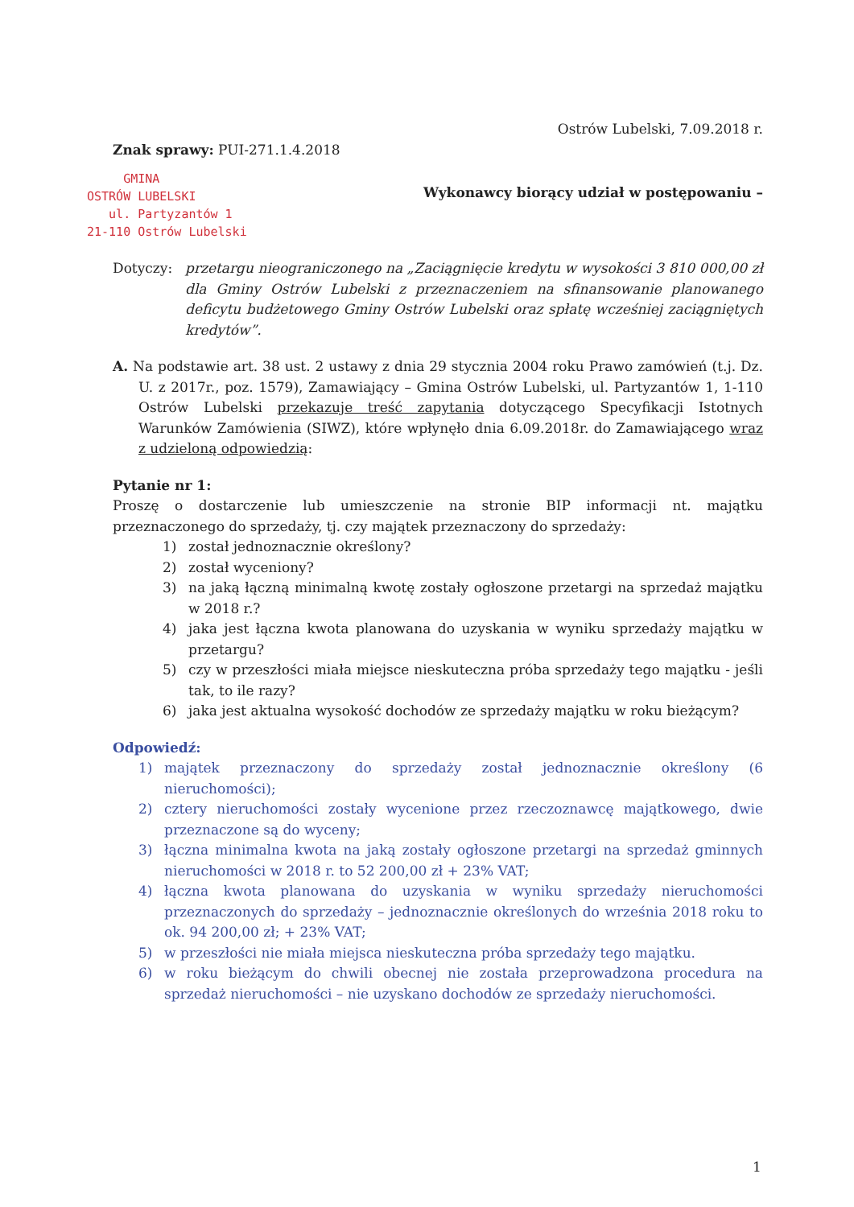Ostrów Lubelski, 7.09.2018 r.
Znak sprawy: PUI-271.1.4.2018
GMINA
OSTRÓW LUBELSKI
ul. Partyzantów 1
21-110 Ostrów Lubelski
Wykonawcy biorący udział w postępowaniu –
Dotyczy: przetargu nieograniczonego na „Zaciągnięcie kredytu w wysokości 3 810 000,00 zł dla Gminy Ostrów Lubelski z przeznaczeniem na sfinansowanie planowanego deficytu budżetowego Gminy Ostrów Lubelski oraz spłatę wcześniej zaciągniętych kredytów”.
A. Na podstawie art. 38 ust. 2 ustawy z dnia 29 stycznia 2004 roku Prawo zamówień (t.j. Dz. U. z 2017r., poz. 1579), Zamawiający – Gmina Ostrów Lubelski, ul. Partyzantów 1, 1-110 Ostrów Lubelski przekazuje treść zapytania dotyczącego Specyfikacji Istotnych Warunków Zamówienia (SIWZ), które wpłynęło dnia 6.09.2018r. do Zamawiającego wraz z udzieloną odpowiedzią:
Pytanie nr 1:
Proszę o dostarczenie lub umieszczenie na stronie BIP informacji nt. majątku przeznaczonego do sprzedaży, tj. czy majątek przeznaczony do sprzedaży:
1) został jednoznacznie określony?
2) został wyceniony?
3) na jaką łączną minimalną kwotę zostały ogłoszone przetargi na sprzedaż majątku w 2018 r.?
4) jaka jest łączna kwota planowana do uzyskania w wyniku sprzedaży majątku w przetargu?
5) czy w przeszłości miała miejsce nieskuteczna próba sprzedaży tego majątku - jeśli tak, to ile razy?
6) jaka jest aktualna wysokość dochodów ze sprzedaży majątku w roku bieżącym?
Odpowiedź:
1) majątek przeznaczony do sprzedaży został jednoznacznie określony (6 nieruchomości);
2) cztery nieruchomości zostały wycenione przez rzeczoznawcę majątkowego, dwie przeznaczone są do wyceny;
3) łączna minimalna kwota na jaką zostały ogłoszone przetargi na sprzedaż gminnych nieruchomości w 2018 r. to 52 200,00 zł + 23% VAT;
4) łączna kwota planowana do uzyskania w wyniku sprzedaży nieruchomości przeznaczonych do sprzedaży – jednoznacznie określonych do września 2018 roku to ok. 94 200,00 zł; + 23% VAT;
5) w przeszłości nie miała miejsca nieskuteczna próba sprzedaży tego majątku.
6) w roku bieżącym do chwili obecnej nie została przeprowadzona procedura na sprzedaż nieruchomości – nie uzyskano dochodów ze sprzedaży nieruchomości.
1